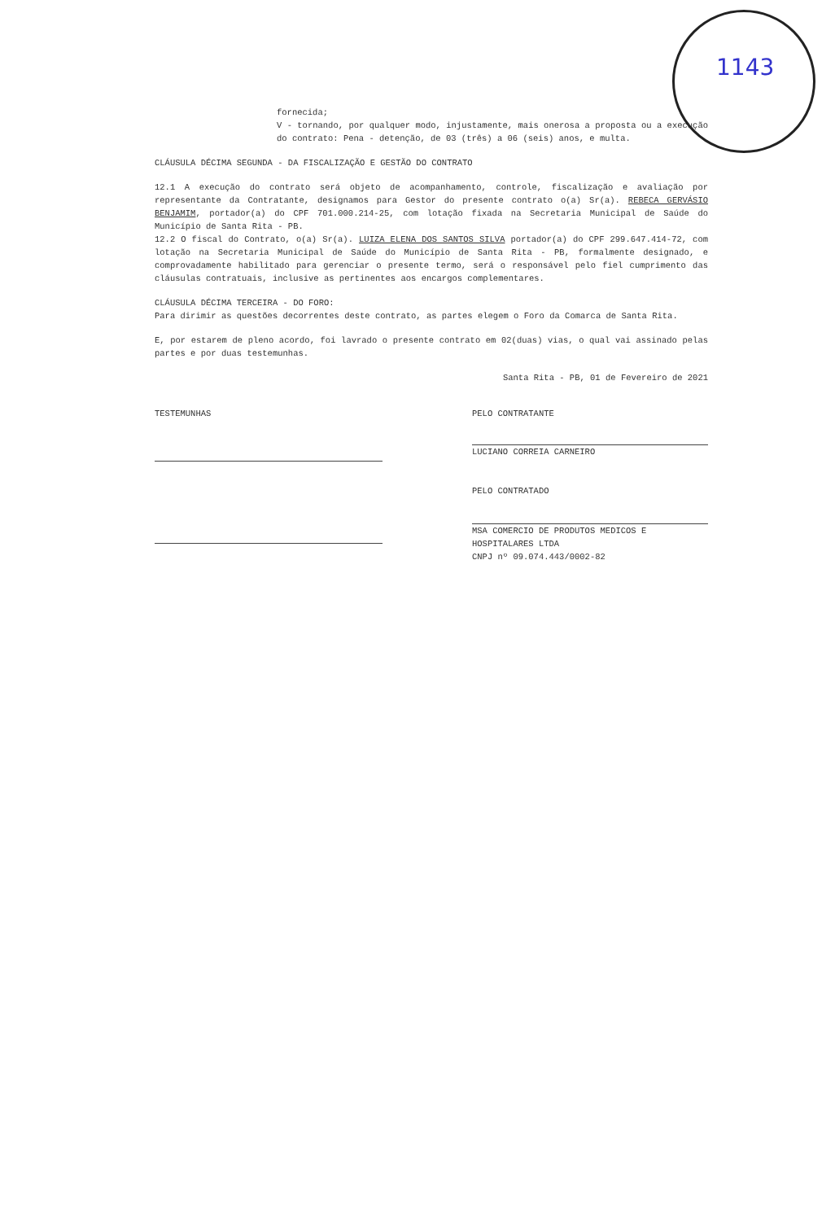1143
fornecida;
V - tornando, por qualquer modo, injustamente, mais onerosa a proposta ou a execução do contrato: Pena - detenção, de 03 (três) a 06 (seis) anos, e multa.
CLÁUSULA DÉCIMA SEGUNDA - DA FISCALIZAÇÃO E GESTÃO DO CONTRATO
12.1 A execução do contrato será objeto de acompanhamento, controle, fiscalização e avaliação por representante da Contratante, designamos para Gestor do presente contrato o(a) Sr(a). REBECA GERVÁSIO BENJAMIM, portador(a) do CPF 701.000.214-25, com lotação fixada na Secretaria Municipal de Saúde do Município de Santa Rita - PB.
12.2 O fiscal do Contrato, o(a) Sr(a). LUIZA ELENA DOS SANTOS SILVA portador(a) do CPF 299.647.414-72, com lotação na Secretaria Municipal de Saúde do Município de Santa Rita - PB, formalmente designado, e comprovadamente habilitado para gerenciar o presente termo, será o responsável pelo fiel cumprimento das cláusulas contratuais, inclusive as pertinentes aos encargos complementares.
CLÁUSULA DÉCIMA TERCEIRA - DO FORO:
Para dirimir as questões decorrentes deste contrato, as partes elegem o Foro da Comarca de Santa Rita.
E, por estarem de pleno acordo, foi lavrado o presente contrato em 02(duas) vias, o qual vai assinado pelas partes e por duas testemunhas.
Santa Rita - PB, 01 de Fevereiro de 2021
TESTEMUNHAS PELO CONTRATANTE
LUCIANO CORREIA CARNEIRO
PELO CONTRATADO
MSA COMERCIO DE PRODUTOS MEDICOS E HOSPITALARES LTDA
CNPJ nº 09.074.443/0002-82